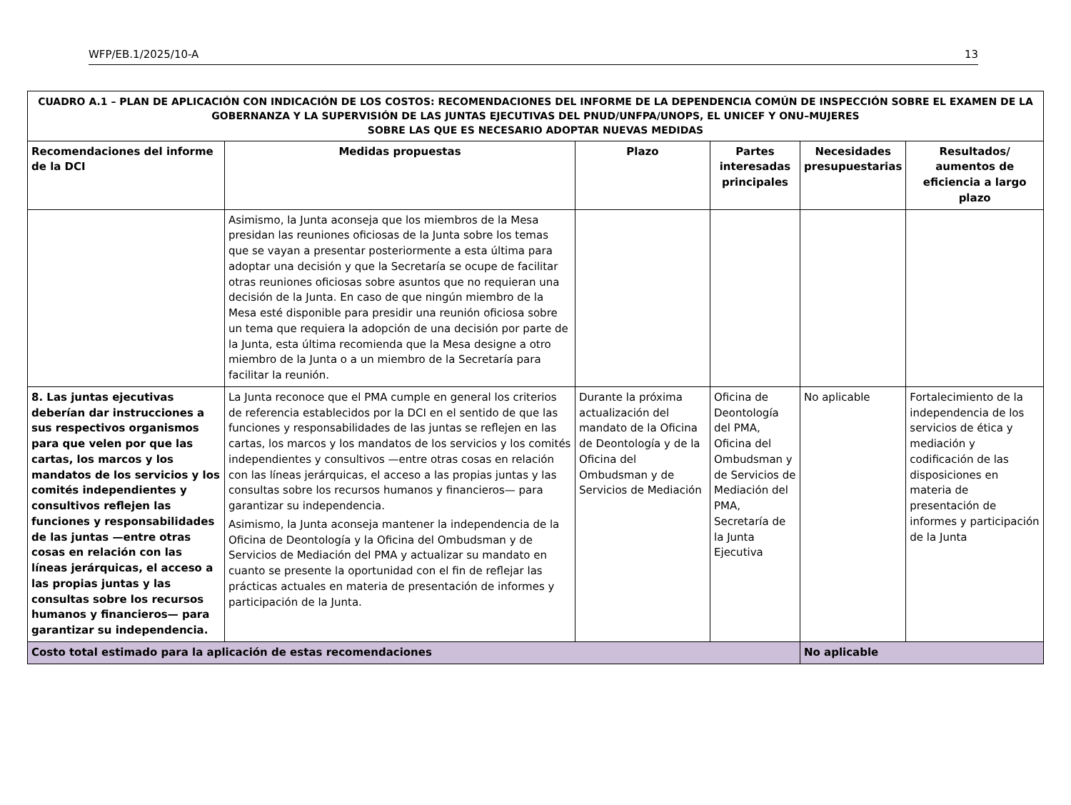WFP/EB.1/2025/10-A 13
| CUADRO A.1 – PLAN DE APLICACIÓN CON INDICACIÓN DE LOS COSTOS: RECOMENDACIONES DEL INFORME DE LA DEPENDENCIA COMÚN DE INSPECCIÓN SOBRE EL EXAMEN DE LA GOBERNANZA Y LA SUPERVISIÓN DE LAS JUNTAS EJECUTIVAS DEL PNUD/UNFPA/UNOPS, EL UNICEF Y ONU–MUJERES SOBRE LAS QUE ES NECESARIO ADOPTAR NUEVAS MEDIDAS | | | | | |
| --- | --- | --- | --- | --- | --- |
| Recomendaciones del informe de la DCI | Medidas propuestas | Plazo | Partes interesadas principales | Necesidades presupuestarias | Resultados/ aumentos de eficiencia a largo plazo |
| | Asimismo, la Junta aconseja que los miembros de la Mesa presidan las reuniones oficiosas de la Junta sobre los temas que se vayan a presentar posteriormente a esta última para adoptar una decisión y que la Secretaría se ocupe de facilitar otras reuniones oficiosas sobre asuntos que no requieran una decisión de la Junta. En caso de que ningún miembro de la Mesa esté disponible para presidir una reunión oficiosa sobre un tema que requiera la adopción de una decisión por parte de la Junta, esta última recomienda que la Mesa designe a otro miembro de la Junta o a un miembro de la Secretaría para facilitar la reunión. | | | | |
| 8. Las juntas ejecutivas deberían dar instrucciones a sus respectivos organismos para que velen por que las cartas, los marcos y los mandatos de los servicios y los comités independientes y consultivos reflejen las funciones y responsabilidades de las juntas —entre otras cosas en relación con las líneas jerárquicas, el acceso a las propias juntas y las consultas sobre los recursos humanos y financieros— para garantizar su independencia. | La Junta reconoce que el PMA cumple en general los criterios de referencia establecidos por la DCI en el sentido de que las funciones y responsabilidades de las juntas se reflejen en las cartas, los marcos y los mandatos de los servicios y los comités independientes y consultivos —entre otras cosas en relación con las líneas jerárquicas, el acceso a las propias juntas y las consultas sobre los recursos humanos y financieros— para garantizar su independencia. Asimismo, la Junta aconseja mantener la independencia de la Oficina de Deontología y la Oficina del Ombudsman y de Servicios de Mediación del PMA y actualizar su mandato en cuanto se presente la oportunidad con el fin de reflejar las prácticas actuales en materia de presentación de informes y participación de la Junta. | Durante la próxima actualización del mandato de la Oficina de Deontología y de la Oficina del Ombudsman y de Servicios de Mediación | Oficina de Deontología del PMA, Oficina del Ombudsman y de Servicios de Mediación del PMA, Secretaría de la Junta Ejecutiva | No aplicable | Fortalecimiento de la independencia de los servicios de ética y mediación y codificación de las disposiciones en materia de presentación de informes y participación de la Junta |
| Costo total estimado para la aplicación de estas recomendaciones | | | | No aplicable | |